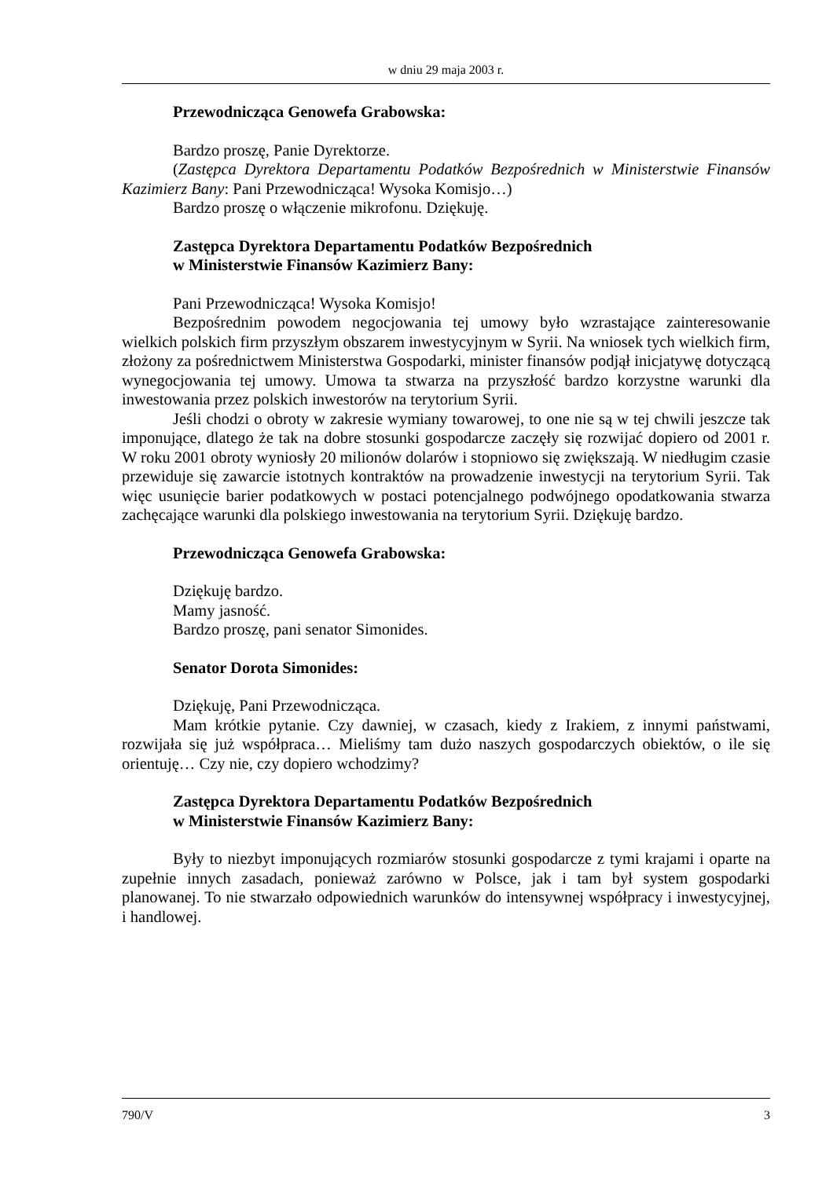w dniu 29 maja 2003 r.
Przewodnicząca Genowefa Grabowska:
Bardzo proszę, Panie Dyrektorze.
(Zastępca Dyrektora Departamentu Podatków Bezpośrednich w Ministerstwie Finansów Kazimierz Bany: Pani Przewodnicząca! Wysoka Komisjo…)
Bardzo proszę o włączenie mikrofonu. Dziękuję.
Zastępca Dyrektora Departamentu Podatków Bezpośrednich
w Ministerstwie Finansów Kazimierz Bany:
Pani Przewodnicząca! Wysoka Komisjo!
Bezpośrednim powodem negocjowania tej umowy było wzrastające zainteresowanie wielkich polskich firm przyszłym obszarem inwestycyjnym w Syrii. Na wniosek tych wielkich firm, złożony za pośrednictwem Ministerstwa Gospodarki, minister finansów podjął inicjatywę dotyczącą wynegocjowania tej umowy. Umowa ta stwarza na przyszłość bardzo korzystne warunki dla inwestowania przez polskich inwestorów na terytorium Syrii.
Jeśli chodzi o obroty w zakresie wymiany towarowej, to one nie są w tej chwili jeszcze tak imponujące, dlatego że tak na dobre stosunki gospodarcze zaczęły się rozwijać dopiero od 2001 r. W roku 2001 obroty wyniosły 20 milionów dolarów i stopniowo się zwiększają. W niedługim czasie przewiduje się zawarcie istotnych kontraktów na prowadzenie inwestycji na terytorium Syrii. Tak więc usunięcie barier podatkowych w postaci potencjalnego podwójnego opodatkowania stwarza zachęcające warunki dla polskiego inwestowania na terytorium Syrii. Dziękuję bardzo.
Przewodnicząca Genowefa Grabowska:
Dziękuję bardzo.
Mamy jasność.
Bardzo proszę, pani senator Simonides.
Senator Dorota Simonides:
Dziękuję, Pani Przewodnicząca.
Mam krótkie pytanie. Czy dawniej, w czasach, kiedy z Irakiem, z innymi państwami, rozwijała się już współpraca… Mieliśmy tam dużo naszych gospodarczych obiektów, o ile się orientuję… Czy nie, czy dopiero wchodzimy?
Zastępca Dyrektora Departamentu Podatków Bezpośrednich
w Ministerstwie Finansów Kazimierz Bany:
Były to niezbyt imponujących rozmiarów stosunki gospodarcze z tymi krajami i oparte na zupełnie innych zasadach, ponieważ zarówno w Polsce, jak i tam był system gospodarki planowanej. To nie stwarzało odpowiednich warunków do intensywnej współpracy i inwestycyjnej, i handlowej.
790/V 3